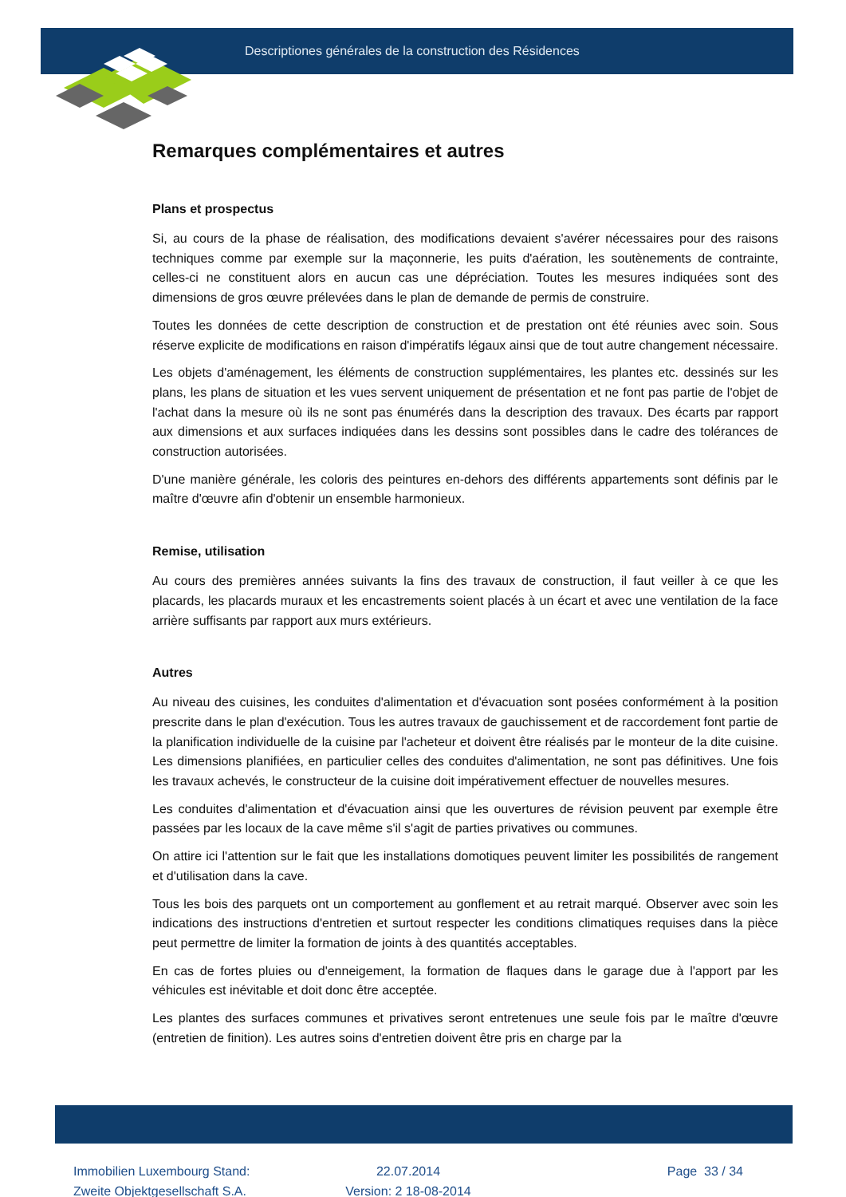Descriptiones générales de la construction des Résidences
Remarques complémentaires et autres
Plans et prospectus
Si, au cours de la phase de réalisation, des modifications devaient s'avérer nécessaires pour des raisons techniques comme par exemple sur la maçonnerie, les puits d'aération, les soutènements de contrainte, celles-ci ne constituent alors en aucun cas une dépréciation. Toutes les mesures indiquées sont des dimensions de gros œuvre prélevées dans le plan de demande de permis de construire.
Toutes les données de cette description de construction et de prestation ont été réunies avec soin. Sous réserve explicite de modifications en raison d'impératifs légaux ainsi que de tout autre changement nécessaire.
Les objets d'aménagement, les éléments de construction supplémentaires, les plantes etc. dessinés sur les plans, les plans de situation et les vues servent uniquement de présentation et ne font pas partie de l'objet de l'achat dans la mesure où ils ne sont pas énumérés dans la description des travaux. Des écarts par rapport aux dimensions et aux surfaces indiquées dans les dessins sont possibles dans le cadre des tolérances de construction autorisées.
D'une manière générale, les coloris des peintures en-dehors des différents appartements sont définis par le maître d'œuvre afin d'obtenir un ensemble harmonieux.
Remise, utilisation
Au cours des premières années suivants la fins des travaux de construction, il faut veiller à ce que les placards, les placards muraux et les encastrements soient placés à un écart et avec une ventilation de la face arrière suffisants par rapport aux murs extérieurs.
Autres
Au niveau des cuisines, les conduites d'alimentation et d'évacuation sont posées conformément à la position prescrite dans le plan d'exécution. Tous les autres travaux de gauchissement et de raccordement font partie de la planification individuelle de la cuisine par l'acheteur et doivent être réalisés par le monteur de la dite cuisine. Les dimensions planifiées, en particulier celles des conduites d'alimentation, ne sont pas définitives. Une fois les travaux achevés, le constructeur de la cuisine doit impérativement effectuer de nouvelles mesures.
Les conduites d'alimentation et d'évacuation ainsi que les ouvertures de révision peuvent par exemple être passées par les locaux de la cave même s'il s'agit de parties privatives ou communes.
On attire ici l'attention sur le fait que les installations domotiques peuvent limiter les possibilités de rangement et d'utilisation dans la cave.
Tous les bois des parquets ont un comportement au gonflement et au retrait marqué. Observer avec soin les indications des instructions d'entretien et surtout respecter les conditions climatiques requises dans la pièce peut permettre de limiter la formation de joints à des quantités acceptables.
En cas de fortes pluies ou d'enneigement, la formation de flaques dans le garage due à l'apport par les véhicules est inévitable et doit donc être acceptée.
Les plantes des surfaces communes et privatives seront entretenues une seule fois par le maître d'œuvre (entretien de finition). Les autres soins d'entretien doivent être pris en charge par la
Immobilien Luxembourg Stand:
Zweite Objektgesellschaft S.A.
22.07.2014
Version: 2 18-08-2014
Page 33 / 34